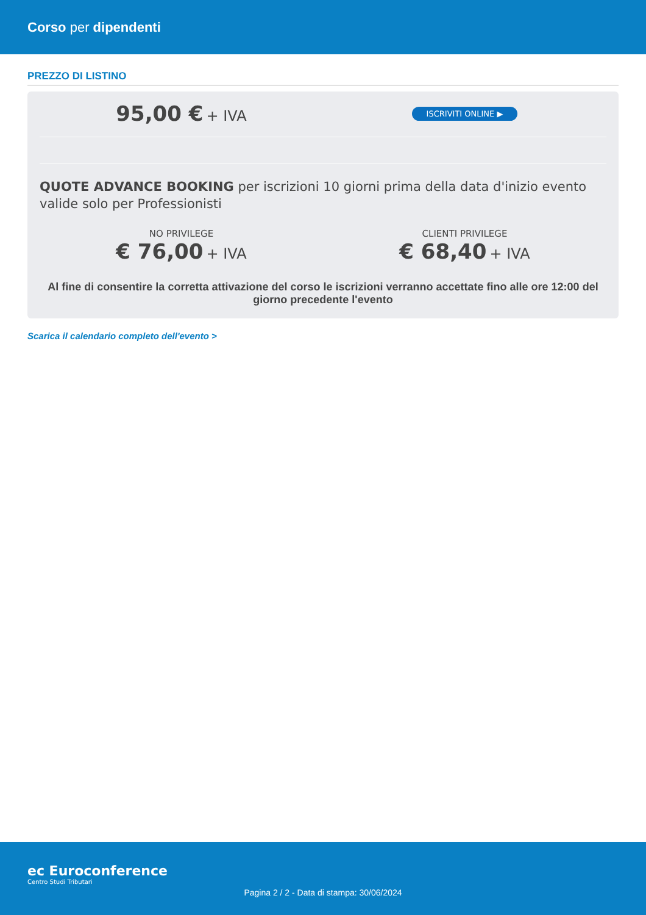Corso per dipendenti
PREZZO DI LISTINO
95,00 € + IVA
ISCRIVITI ONLINE ▶
QUOTE ADVANCE BOOKING per iscrizioni 10 giorni prima della data d'inizio evento valide solo per Professionisti
NO PRIVILEGE
€ 76,00 + IVA
CLIENTI PRIVILEGE
€ 68,40 + IVA
Al fine di consentire la corretta attivazione del corso le iscrizioni verranno accettate fino alle ore 12:00 del giorno precedente l'evento
Scarica il calendario completo dell'evento >
ec Euroconference
Centro Studi Tributari
Pagina 2 / 2 - Data di stampa: 30/06/2024